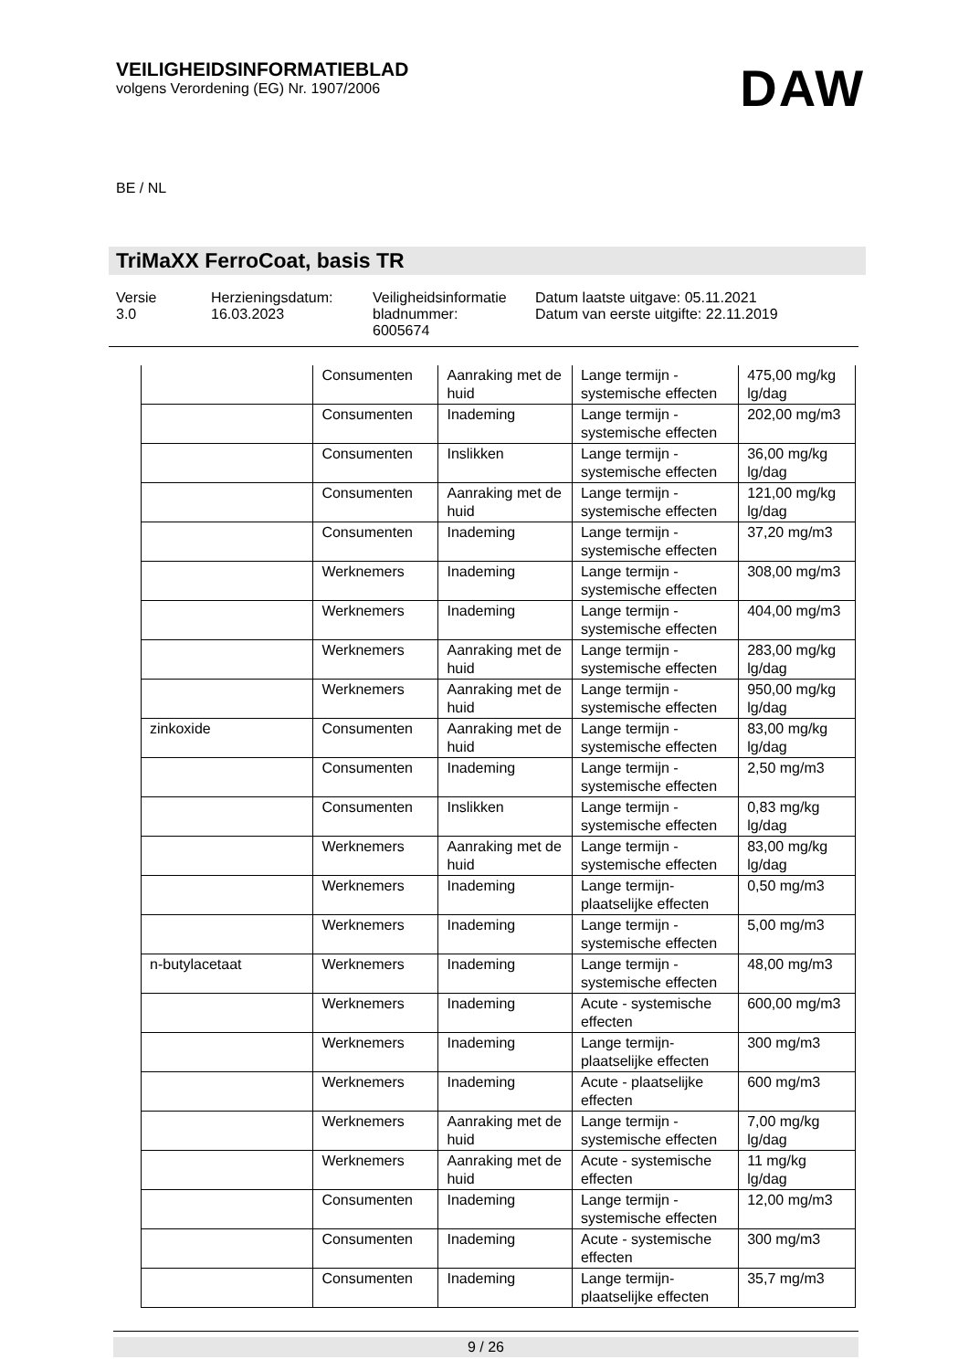VEILIGHEIDSINFORMATIEBLAD
volgens Verordening (EG) Nr. 1907/2006
DAW
BE / NL
TriMaXX FerroCoat, basis TR
Versie
3.0
Herzieningsdatum:
16.03.2023
Veiligheidsinformatie bladnummer:
6005674
Datum laatste uitgave: 05.11.2021
Datum van eerste uitgifte: 22.11.2019
| | Consumenten | Aanraking met de huid | Lange termijn - systemische effecten | 475,00 mg/kg lg/dag |
| | Consumenten | Inademing | Lange termijn - systemische effecten | 202,00 mg/m3 |
| | Consumenten | Inslikken | Lange termijn - systemische effecten | 36,00 mg/kg lg/dag |
| | Consumenten | Aanraking met de huid | Lange termijn - systemische effecten | 121,00 mg/kg lg/dag |
| | Consumenten | Inademing | Lange termijn - systemische effecten | 37,20 mg/m3 |
| | Werknemers | Inademing | Lange termijn - systemische effecten | 308,00 mg/m3 |
| | Werknemers | Inademing | Lange termijn - systemische effecten | 404,00 mg/m3 |
| | Werknemers | Aanraking met de huid | Lange termijn - systemische effecten | 283,00 mg/kg lg/dag |
| | Werknemers | Aanraking met de huid | Lange termijn - systemische effecten | 950,00 mg/kg lg/dag |
| zinkoxide | Consumenten | Aanraking met de huid | Lange termijn - systemische effecten | 83,00 mg/kg lg/dag |
| | Consumenten | Inademing | Lange termijn - systemische effecten | 2,50 mg/m3 |
| | Consumenten | Inslikken | Lange termijn - systemische effecten | 0,83 mg/kg lg/dag |
| | Werknemers | Aanraking met de huid | Lange termijn - systemische effecten | 83,00 mg/kg lg/dag |
| | Werknemers | Inademing | Lange termijn- plaatselijke effecten | 0,50 mg/m3 |
| | Werknemers | Inademing | Lange termijn - systemische effecten | 5,00 mg/m3 |
| n-butylacetaat | Werknemers | Inademing | Lange termijn - systemische effecten | 48,00 mg/m3 |
| | Werknemers | Inademing | Acute - systemische effecten | 600,00 mg/m3 |
| | Werknemers | Inademing | Lange termijn- plaatselijke effecten | 300 mg/m3 |
| | Werknemers | Inademing | Acute - plaatselijke effecten | 600 mg/m3 |
| | Werknemers | Aanraking met de huid | Lange termijn - systemische effecten | 7,00 mg/kg lg/dag |
| | Werknemers | Aanraking met de huid | Acute - systemische effecten | 11 mg/kg lg/dag |
| | Consumenten | Inademing | Lange termijn - systemische effecten | 12,00 mg/m3 |
| | Consumenten | Inademing | Acute - systemische effecten | 300 mg/m3 |
| | Consumenten | Inademing | Lange termijn- plaatselijke effecten | 35,7 mg/m3 |
9 / 26